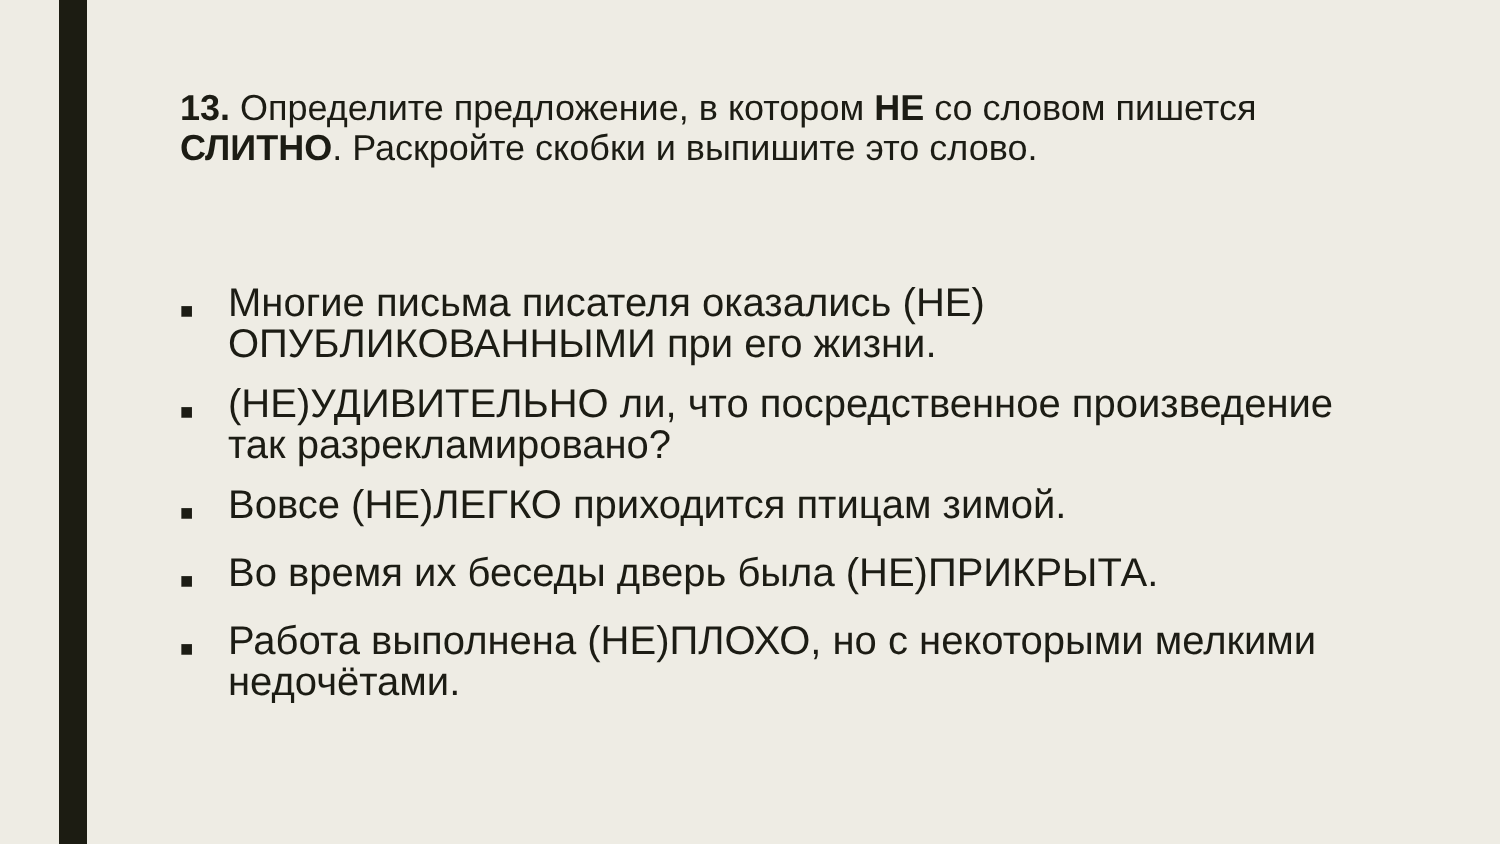13. Определите предложение, в котором НЕ со словом пишется СЛИТНО. Раскройте скобки и выпишите это слово.
■ Многие письма писателя оказались (НЕ) ОПУБЛИКОВАННЫМИ при его жизни.
■ (НЕ)УДИВИТЕЛЬНО ли, что посредственное произведение так разрекламировано?
■ Вовсе (НЕ)ЛЕГКО приходится птицам зимой.
■ Во время их беседы дверь была (НЕ)ПРИКРЫТА.
■ Работа выполнена (НЕ)ПЛОХО, но с некоторыми мелкими недочётами.